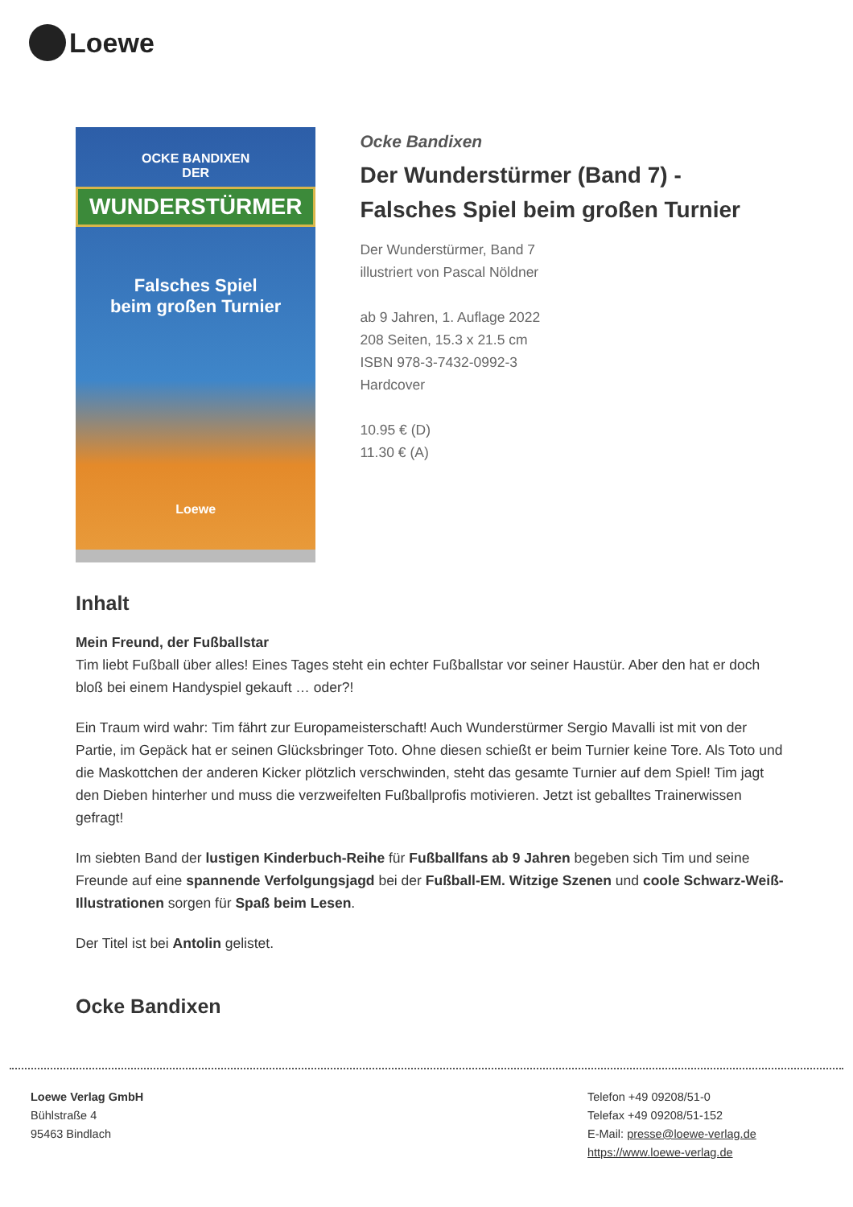Loewe
OCKE BANDIXEN
DER
WUNDERSTÜRMER
Falsches Spiel
beim großen Turnier
Loewe
Ocke Bandixen
Der Wunderstürmer (Band 7) - Falsches Spiel beim großen Turnier
Der Wunderstürmer, Band 7
illustriert von Pascal Nöldner
ab 9 Jahren, 1. Auflage 2022
208 Seiten, 15.3 x 21.5 cm
ISBN 978-3-7432-0992-3
Hardcover
10.95 € (D)
11.30 € (A)
Inhalt
Mein Freund, der Fußballstar
Tim liebt Fußball über alles! Eines Tages steht ein echter Fußballstar vor seiner Haustür. Aber den hat er doch bloß bei einem Handyspiel gekauft … oder?!
Ein Traum wird wahr: Tim fährt zur Europameisterschaft! Auch Wunderstürmer Sergio Mavalli ist mit von der Partie, im Gepäck hat er seinen Glücksbringer Toto. Ohne diesen schießt er beim Turnier keine Tore. Als Toto und die Maskottchen der anderen Kicker plötzlich verschwinden, steht das gesamte Turnier auf dem Spiel! Tim jagt den Dieben hinterher und muss die verzweifelten Fußballprofis motivieren. Jetzt ist geballtes Trainerwissen gefragt!
Im siebten Band der lustigen Kinderbuch-Reihe für Fußballfans ab 9 Jahren begeben sich Tim und seine Freunde auf eine spannende Verfolgungsjagd bei der Fußball-EM. Witzige Szenen und coole Schwarz-Weiß-Illustrationen sorgen für Spaß beim Lesen.
Der Titel ist bei Antolin gelistet.
Ocke Bandixen
Loewe Verlag GmbH
Bühlstraße 4
95463 Bindlach
Telefon +49 09208/51-0
Telefax +49 09208/51-152
E-Mail: presse@loewe-verlag.de
https://www.loewe-verlag.de